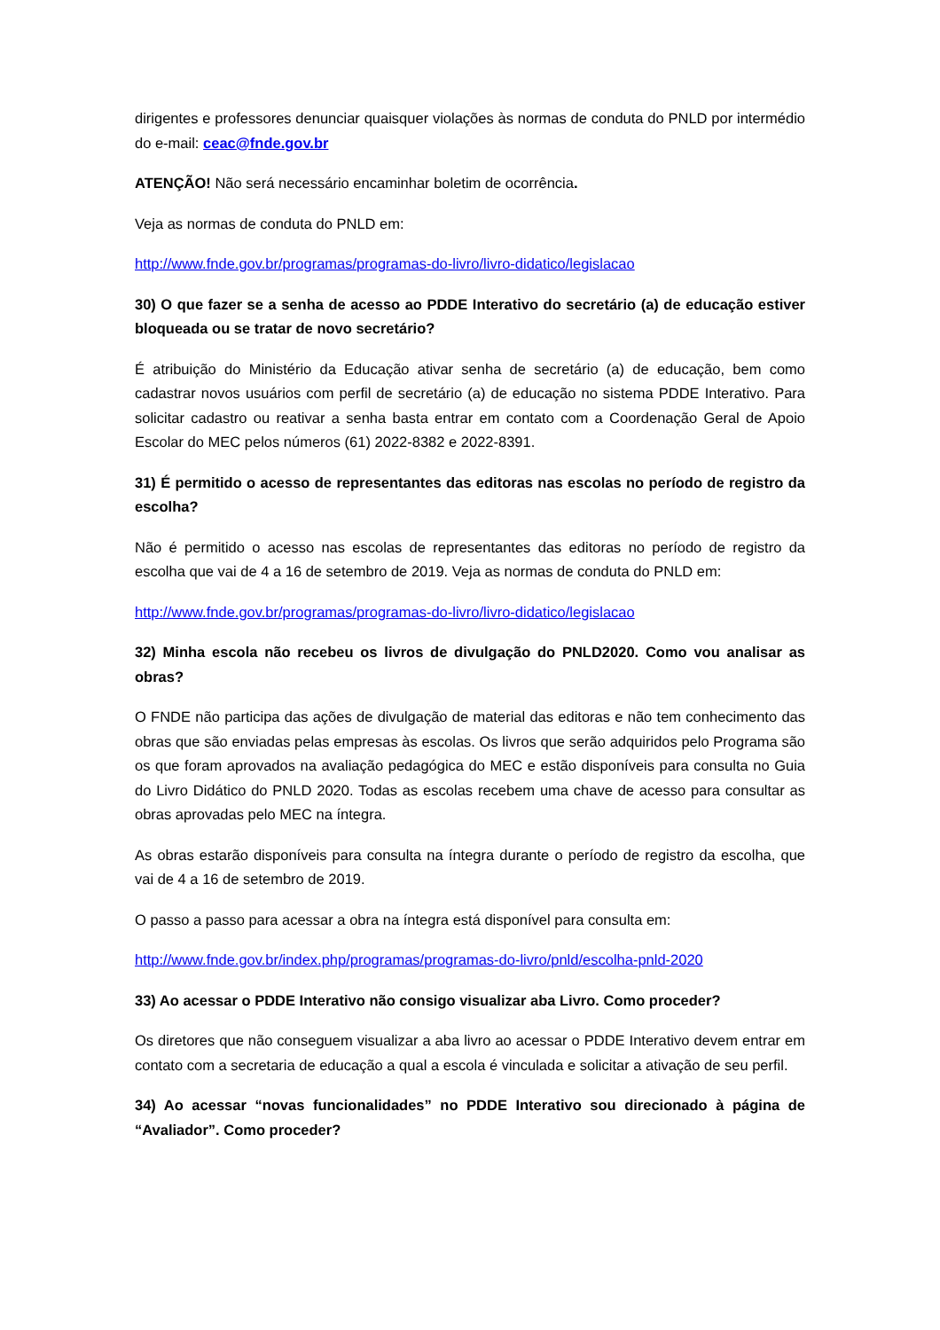dirigentes e professores denunciar quaisquer violações às normas de conduta do PNLD por intermédio do e-mail: ceac@fnde.gov.br
ATENÇÃO! Não será necessário encaminhar boletim de ocorrência.
Veja as normas de conduta do PNLD em:
http://www.fnde.gov.br/programas/programas-do-livro/livro-didatico/legislacao
30) O que fazer se a senha de acesso ao PDDE Interativo do secretário (a) de educação estiver bloqueada ou se tratar de novo secretário?
É atribuição do Ministério da Educação ativar senha de secretário (a) de educação, bem como cadastrar novos usuários com perfil de secretário (a) de educação no sistema PDDE Interativo. Para solicitar cadastro ou reativar a senha basta entrar em contato com a Coordenação Geral de Apoio Escolar do MEC pelos números (61) 2022-8382 e 2022-8391.
31) É permitido o acesso de representantes das editoras nas escolas no período de registro da escolha?
Não é permitido o acesso nas escolas de representantes das editoras no período de registro da escolha que vai de 4 a 16 de setembro de 2019. Veja as normas de conduta do PNLD em:
http://www.fnde.gov.br/programas/programas-do-livro/livro-didatico/legislacao
32) Minha escola não recebeu os livros de divulgação do PNLD2020. Como vou analisar as obras?
O FNDE não participa das ações de divulgação de material das editoras e não tem conhecimento das obras que são enviadas pelas empresas às escolas. Os livros que serão adquiridos pelo Programa são os que foram aprovados na avaliação pedagógica do MEC e estão disponíveis para consulta no Guia do Livro Didático do PNLD 2020. Todas as escolas recebem uma chave de acesso para consultar as obras aprovadas pelo MEC na íntegra.
As obras estarão disponíveis para consulta na íntegra durante o período de registro da escolha, que vai de 4 a 16 de setembro de 2019.
O passo a passo para acessar a obra na íntegra está disponível para consulta em:
http://www.fnde.gov.br/index.php/programas/programas-do-livro/pnld/escolha-pnld-2020
33) Ao acessar o PDDE Interativo não consigo visualizar aba Livro. Como proceder?
Os diretores que não conseguem visualizar a aba livro ao acessar o PDDE Interativo devem entrar em contato com a secretaria de educação a qual a escola é vinculada e solicitar a ativação de seu perfil.
34) Ao acessar “novas funcionalidades” no PDDE Interativo sou direcionado à página de “Avaliador”. Como proceder?